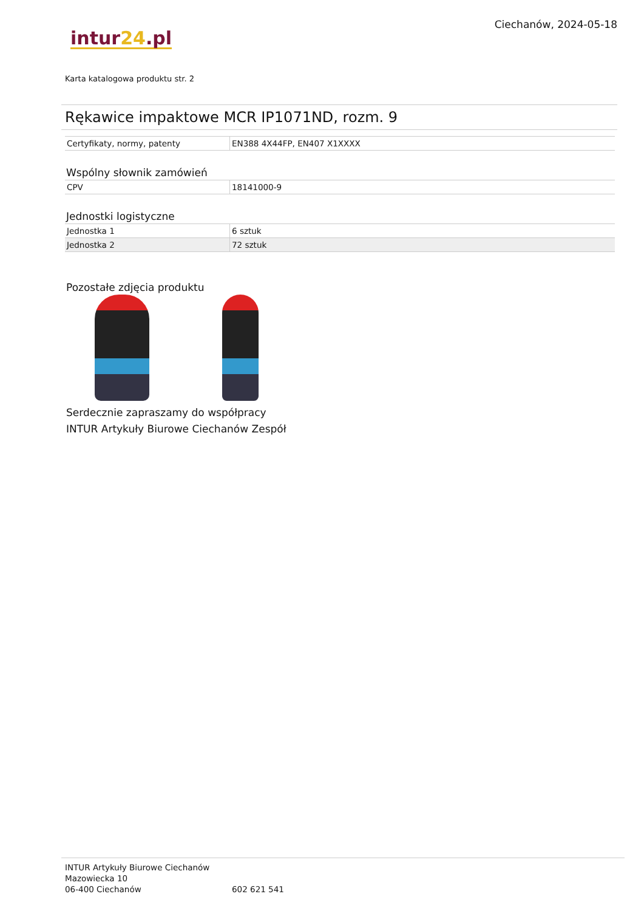intur24.pl
Ciechanów, 2024-05-18
Karta katalogowa produktu str. 2
Rękawice impaktowe MCR IP1071ND, rozm. 9
| Certyfikaty, normy, patenty | EN388 4X44FP, EN407 X1XXXX |
Wspólny słownik zamówień
| CPV | 18141000-9 |
Jednostki logistyczne
| Jednostka 1 | 6 sztuk |
| Jednostka 2 | 72 sztuk |
Pozostałe zdjęcia produktu
Serdecznie zapraszamy do współpracy
INTUR Artykuły Biurowe Ciechanów Zespół
INTUR Artykuły Biurowe Ciechanów
Mazowiecka 10
06-400 Ciechanów
602 621 541